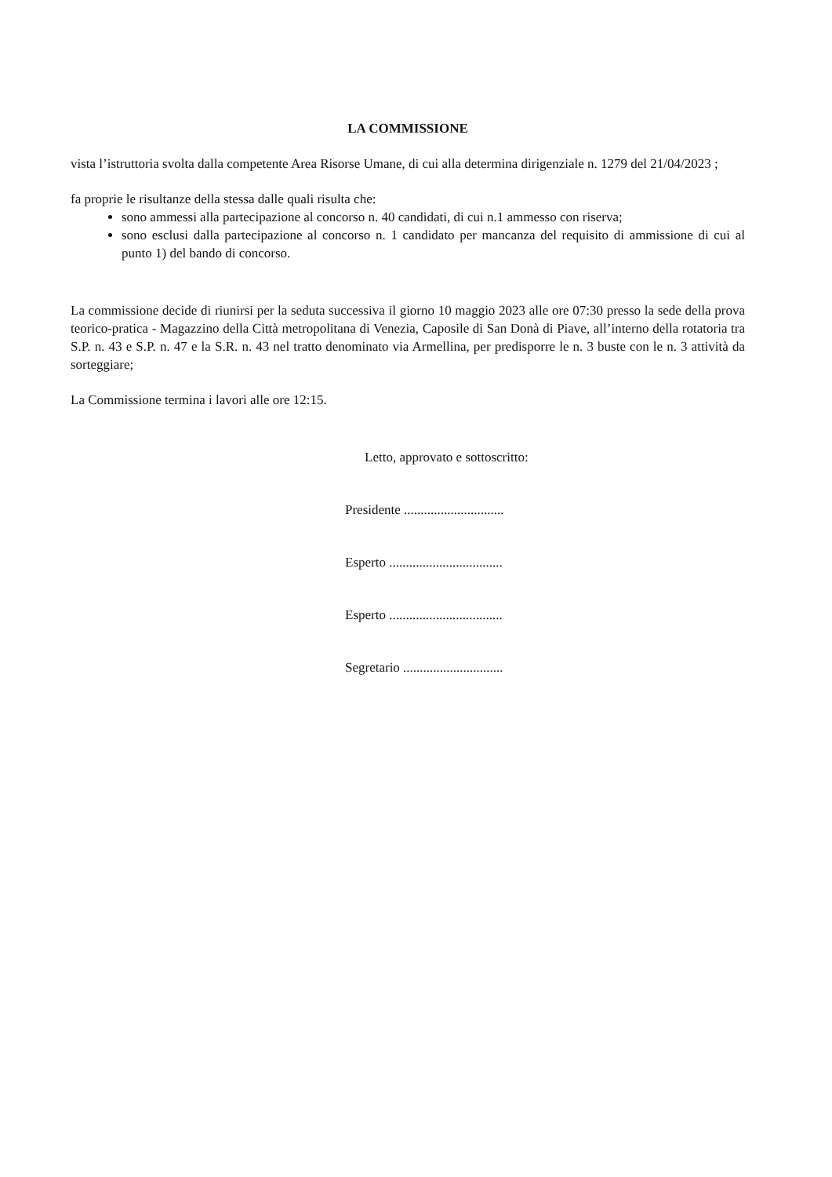LA COMMISSIONE
vista l’istruttoria svolta dalla competente Area Risorse Umane, di cui alla determina dirigenziale n. 1279 del 21/04/2023 ;
fa proprie le risultanze della stessa dalle quali risulta che:
sono ammessi alla partecipazione al concorso n. 40 candidati, di cui n.1 ammesso con riserva;
sono esclusi dalla partecipazione al concorso n. 1 candidato per mancanza del requisito di ammissione di cui al punto 1) del bando di concorso.
La commissione decide di riunirsi per la seduta successiva il giorno 10 maggio 2023 alle ore 07:30 presso la sede della prova teorico-pratica - Magazzino della Città metropolitana di Venezia, Caposile di San Donà di Piave, all’interno della rotatoria tra S.P. n. 43 e S.P. n. 47 e la S.R. n. 43 nel tratto denominato via Armellina, per predisporre le n. 3 buste con le n. 3 attività da sorteggiare;
La Commissione termina i lavori alle ore 12:15.
Letto, approvato e sottoscritto:
Presidente ..............................
Esperto ..................................
Esperto ..................................
Segretario ..............................